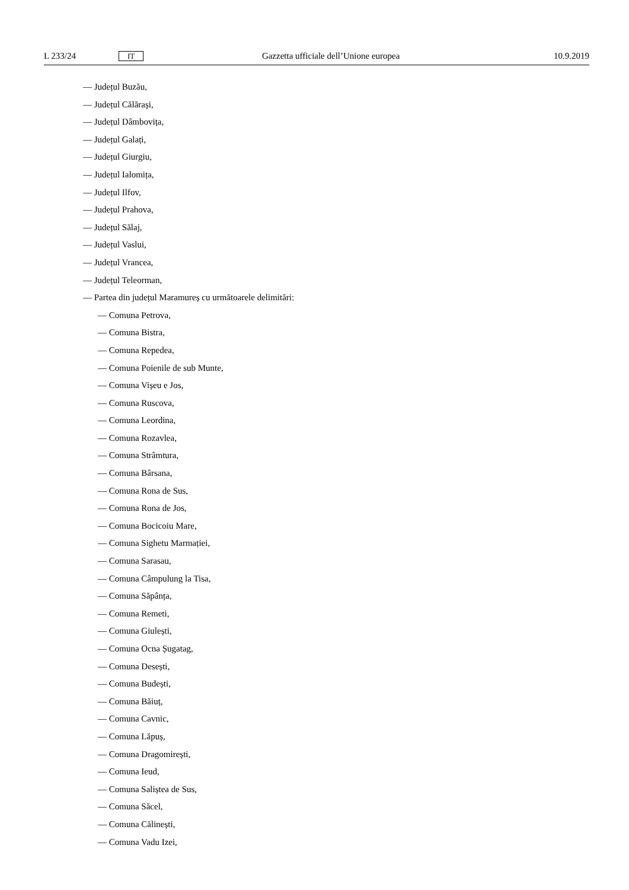L 233/24 IT Gazzetta ufficiale dell’Unione europea 10.9.2019
— Județul Buzău,
— Județul Călărași,
— Județul Dâmbovița,
— Județul Galați,
— Județul Giurgiu,
— Județul Ialomița,
— Județul Ilfov,
— Județul Prahova,
— Județul Sălaj,
— Județul Vaslui,
— Județul Vrancea,
— Județul Teleorman,
— Partea din județul Maramureș cu următoarele delimitări:
— Comuna Petrova,
— Comuna Bistra,
— Comuna Repedea,
— Comuna Poienile de sub Munte,
— Comuna Vișeu e Jos,
— Comuna Ruscova,
— Comuna Leordina,
— Comuna Rozavlea,
— Comuna Strâmtura,
— Comuna Bârsana,
— Comuna Rona de Sus,
— Comuna Rona de Jos,
— Comuna Bocicoiu Mare,
— Comuna Sighetu Marmației,
— Comuna Sarasau,
— Comuna Câmpulung la Tisa,
— Comuna Săpânța,
— Comuna Remeti,
— Comuna Giulești,
— Comuna Ocna Șugatag,
— Comuna Desești,
— Comuna Budești,
— Comuna Băiuț,
— Comuna Cavnic,
— Comuna Lăpuș,
— Comuna Dragomirești,
— Comuna Ieud,
— Comuna Saliștea de Sus,
— Comuna Săcel,
— Comuna Călinești,
— Comuna Vadu Izei,